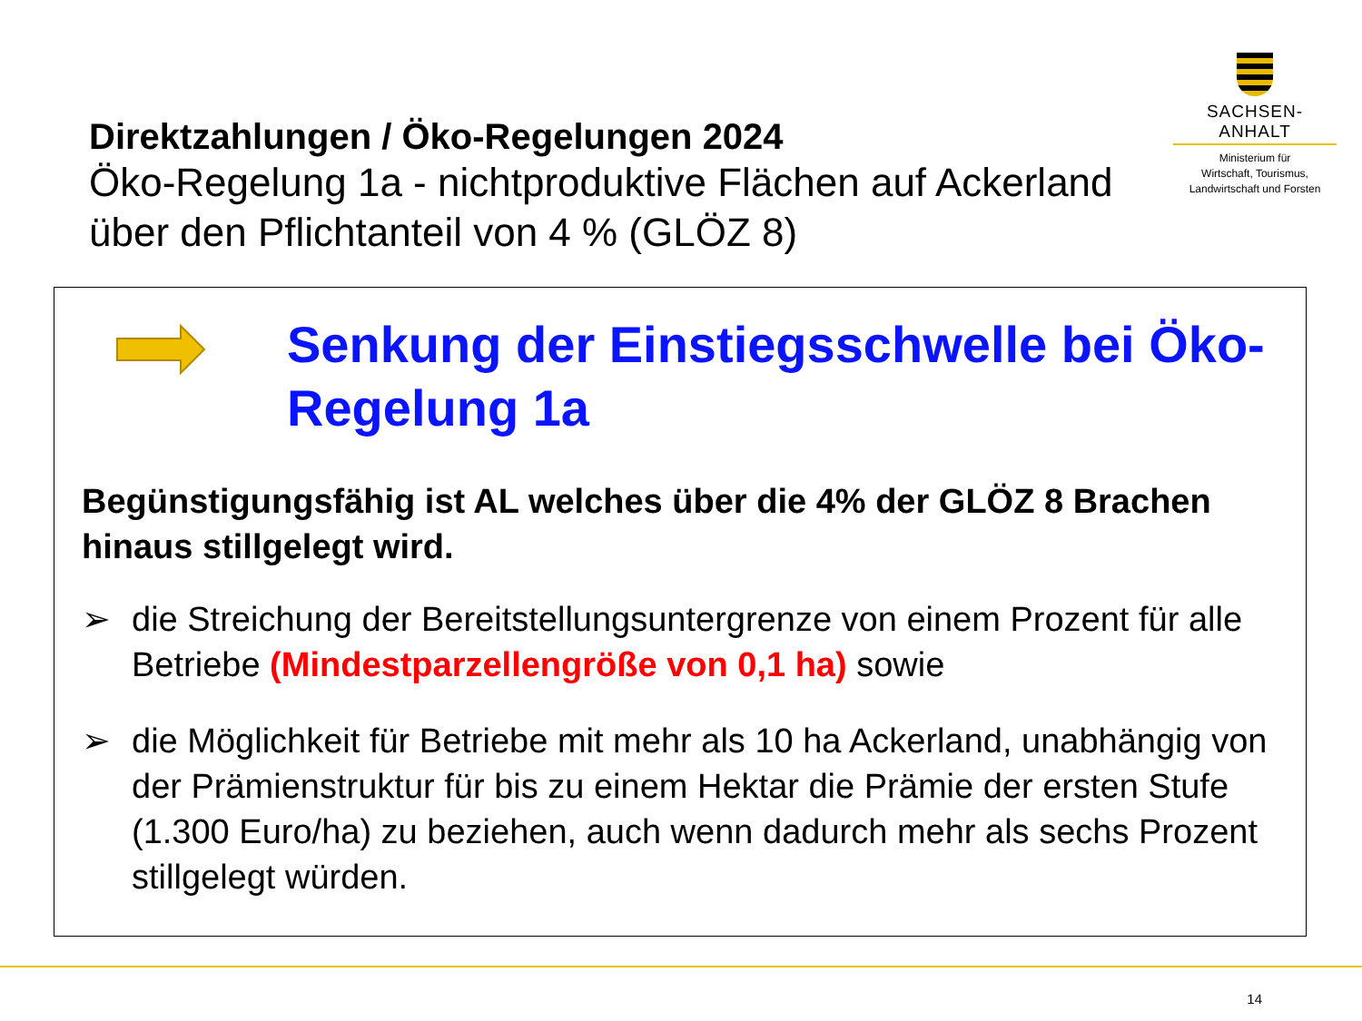SACHSEN-ANHALT
Ministerium für
Wirtschaft, Tourismus,
Landwirtschaft und Forsten
Direktzahlungen / Öko-Regelungen 2024
Öko-Regelung 1a - nichtproduktive Flächen auf Ackerland über den Pflichtanteil von 4 % (GLÖZ 8)
Senkung der Einstiegsschwelle bei Öko-Regelung 1a
Begünstigungsfähig ist AL welches über die 4% der GLÖZ 8 Brachen hinaus stillgelegt wird.
➢ die Streichung der Bereitstellungsuntergrenze von einem Prozent für alle Betriebe (Mindestparzellengröße von 0,1 ha) sowie
➢ die Möglichkeit für Betriebe mit mehr als 10 ha Ackerland, unabhängig von der Prämienstruktur für bis zu einem Hektar die Prämie der ersten Stufe (1.300 Euro/ha) zu beziehen, auch wenn dadurch mehr als sechs Prozent stillgelegt würden.
14